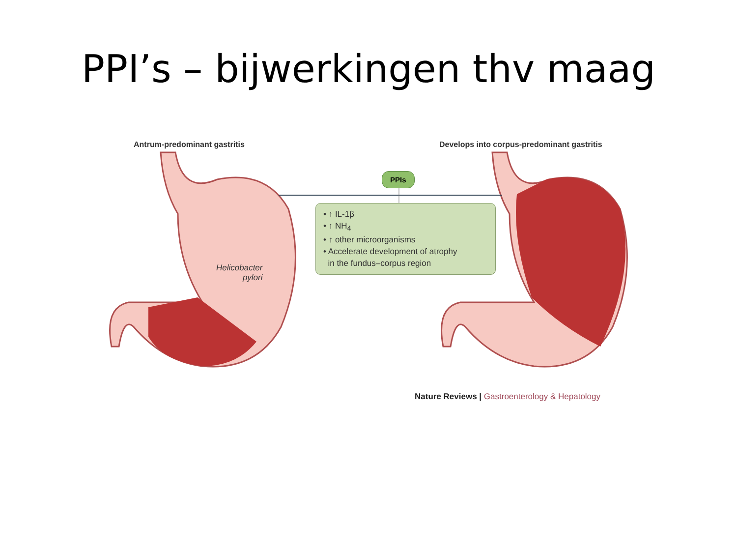PPI’s – bijwerkingen thv maag
Antrum-predominant gastritis
Develops into corpus-predominant gastritis
PPIs
• ↑ IL-1β
• ↑ NH<sub>4</sub>
• ↑ other microorganisms
• Accelerate development of atrophy
in the fundus–corpus region
Helicobacter
pylori
Nature Reviews | Gastroenterology & Hepatology